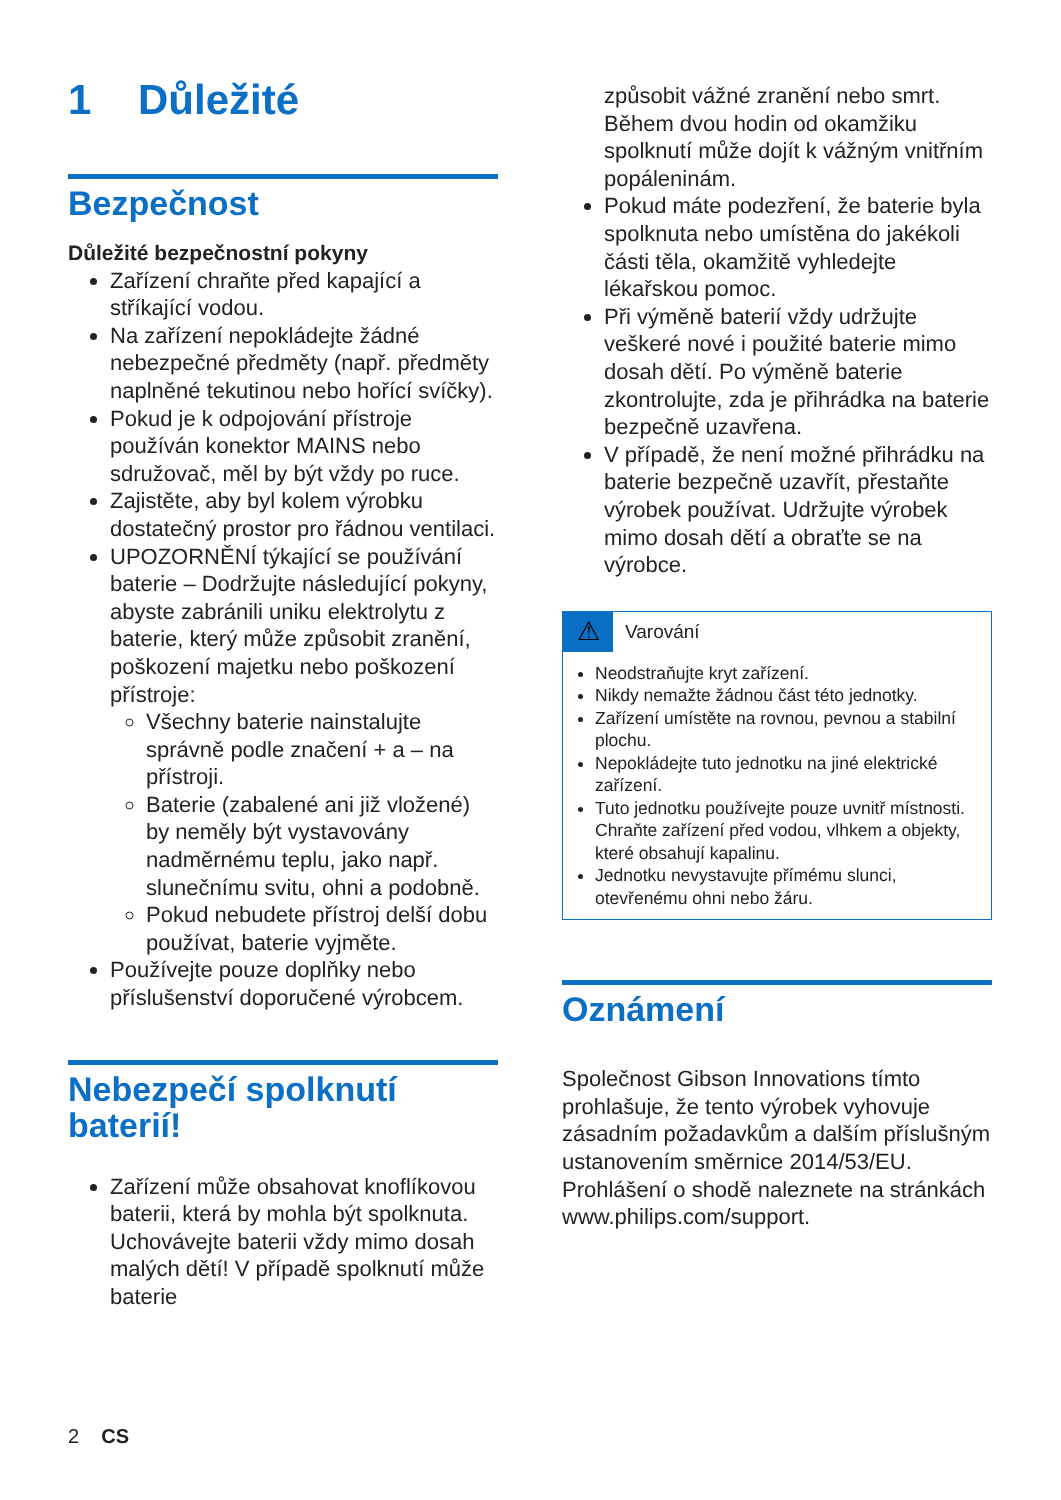1 Důležité
Bezpečnost
Důležité bezpečnostní pokyny
Zařízení chraňte před kapající a stříkající vodou.
Na zařízení nepokládejte žádné nebezpečné předměty (např. předměty naplněné tekutinou nebo hořící svíčky).
Pokud je k odpojování přístroje používán konektor MAINS nebo sdružovač, měl by být vždy po ruce.
Zajistěte, aby byl kolem výrobku dostatečný prostor pro řádnou ventilaci.
UPOZORNĚNÍ týkající se používání baterie – Dodržujte následující pokyny, abyste zabránili uniku elektrolytu z baterie, který může způsobit zranění, poškození majetku nebo poškození přístroje:
Všechny baterie nainstalujte správně podle značení + a – na přístroji.
Baterie (zabalené ani již vložené) by neměly být vystavovány nadměrnému teplu, jako např. slunečnímu svitu, ohni a podobně.
Pokud nebudete přístroj delší dobu používat, baterie vyjměte.
Používejte pouze doplňky nebo příslušenství doporučené výrobcem.
Nebezpečí spolknutí baterií!
Zařízení může obsahovat knoflíkovou baterii, která by mohla být spolknuta. Uchovávejte baterii vždy mimo dosah malých dětí! V případě spolknutí může baterie
způsobit vážné zranění nebo smrt. Během dvou hodin od okamžiku spolknutí může dojít k vážným vnitřním popáleninám.
Pokud máte podezření, že baterie byla spolknuta nebo umístěna do jakékoli části těla, okamžitě vyhledejte lékařskou pomoc.
Při výměně baterií vždy udržujte veškeré nové i použité baterie mimo dosah dětí. Po výměně baterie zkontrolujte, zda je přihrádka na baterie bezpečně uzavřena.
V případě, že není možné přihrádku na baterie bezpečně uzavřít, přestaňte výrobek používat. Udržujte výrobek mimo dosah dětí a obraťte se na výrobce.
⚠ Varování
Neodstraňujte kryt zařízení.
Nikdy nemažte žádnou část této jednotky.
Zařízení umístěte na rovnou, pevnou a stabilní plochu.
Nepokládejte tuto jednotku na jiné elektrické zařízení.
Tuto jednotku používejte pouze uvnitř místnosti. Chraňte zařízení před vodou, vlhkem a objekty, které obsahují kapalinu.
Jednotku nevystavujte přímému slunci, otevřenému ohni nebo žáru.
Oznámení
Společnost Gibson Innovations tímto prohlašuje, že tento výrobek vyhovuje zásadním požadavkům a dalším příslušným ustanovením směrnice 2014/53/EU. Prohlášení o shodě naleznete na stránkách www.philips.com/support.
2 CS